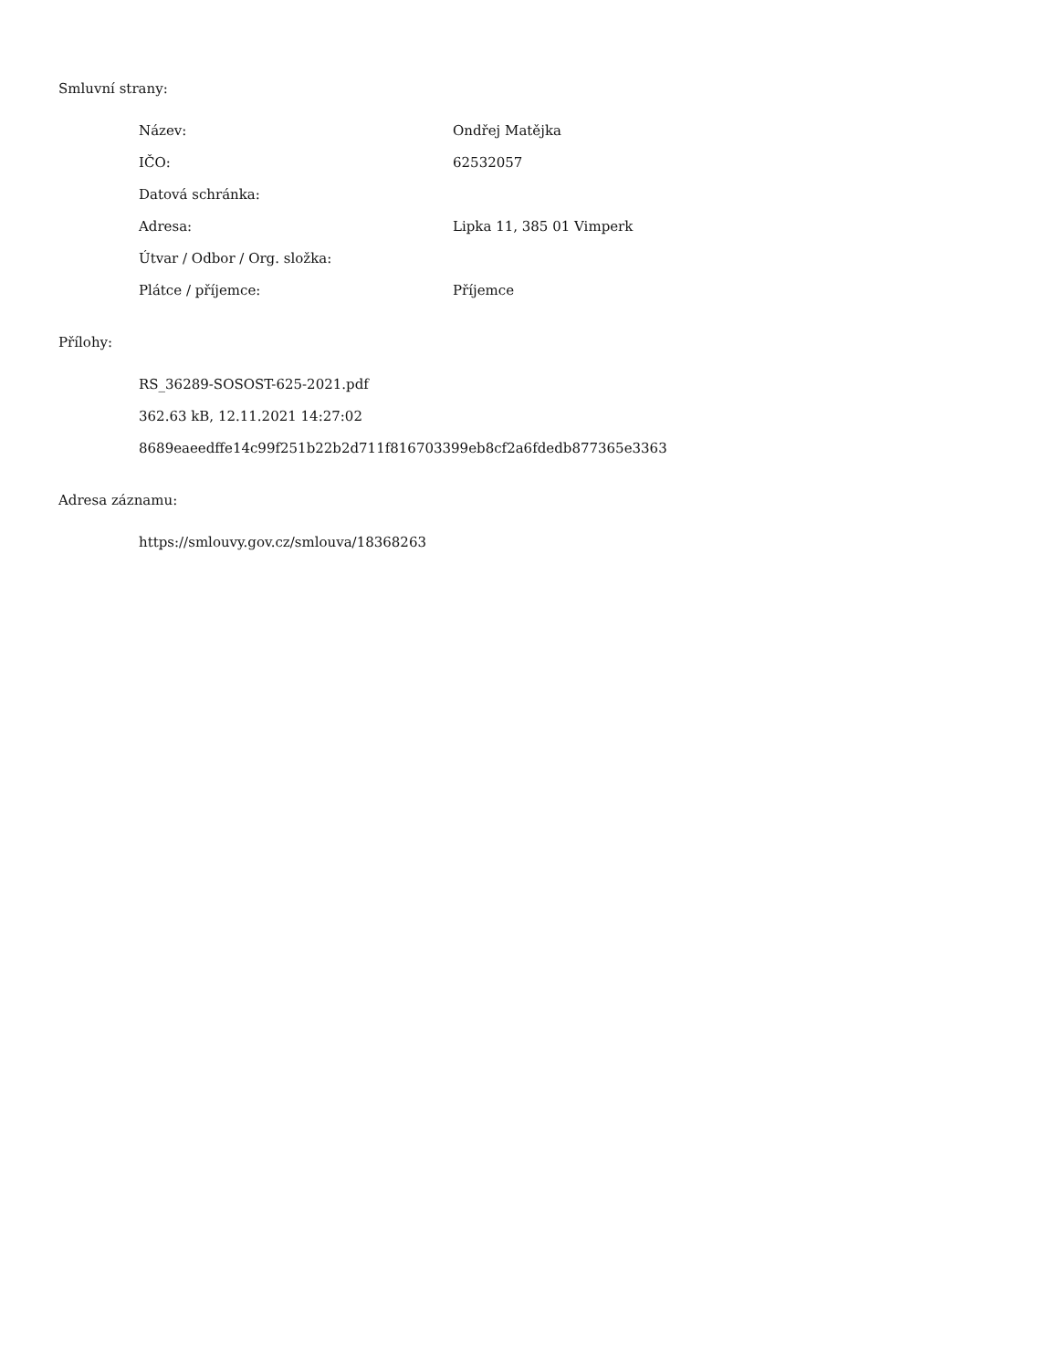Smluvní strany:
| Název: | Ondřej Matějka |
| IČO: | 62532057 |
| Datová schránka: | |
| Adresa: | Lipka 11, 385 01 Vimperk |
| Útvar / Odbor / Org. složka: | |
| Plátce / příjemce: | Příjemce |
Přílohy:
RS_36289-SOSOST-625-2021.pdf
362.63 kB, 12.11.2021 14:27:02
8689eaeedffe14c99f251b22b2d711f816703399eb8cf2a6fdedb877365e3363
Adresa záznamu:
https://smlouvy.gov.cz/smlouva/18368263